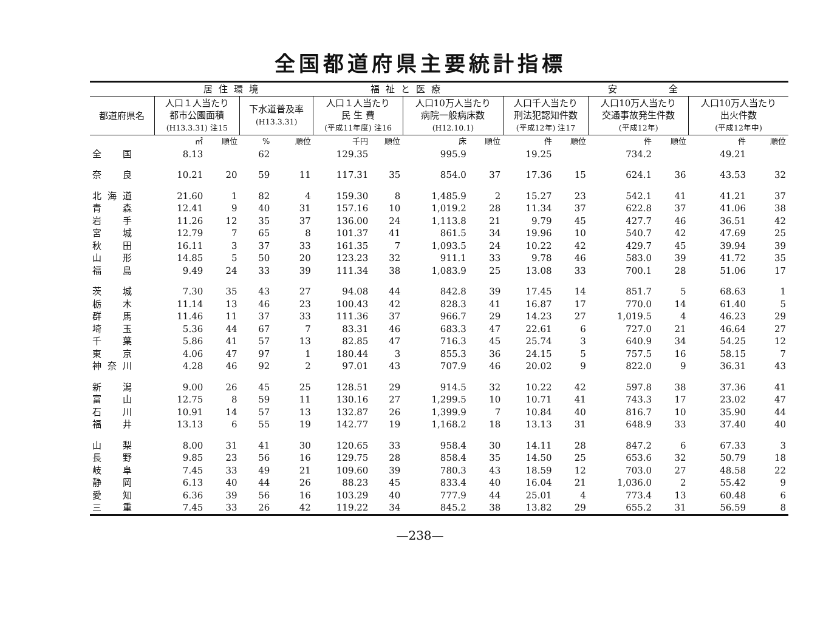全国都道府県主要統計指標
| | 居住環境 | | | | 福祉と医療 | | | | 安 全 | | | | | |
| --- | --- | --- | --- | --- | --- | --- | --- | --- | --- | --- | --- | --- | --- | --- |
| 都道府県名 | 人口１人当たり 都市公園面積 (H13.3.31) 注15 | | 下水道普及率 (H13.3.31) | | 人口１人当たり 民 生 費 (平成11年度) 注16 | | 人口10万人当たり 病院一般病床数 (H12.10.1) | | 人口千人当たり 刑法犯認知件数 (平成12年) 注17 | | 人口10万人当たり 交通事故発生件数 (平成12年) | | 人口10万人当たり 出火件数 (平成12年中) | |
| | ㎡ | 順位 | % | 順位 | 千円 | 順位 | 床 | 順位 | 件 | 順位 | 件 | 順位 | 件 | 順位 |
| 全 国 | 8.13 | | 62 | | 129.35 | | 995.9 | | 19.25 | | 734.2 | | 49.21 | |
| 奈 良 | 10.21 | 20 | 59 | 11 | 117.31 | 35 | 854.0 | 37 | 17.36 | 15 | 624.1 | 36 | 43.53 | 32 |
| 北海道 | 21.60 | 1 | 82 | 4 | 159.30 | 8 | 1,485.9 | 2 | 15.27 | 23 | 542.1 | 41 | 41.21 | 37 |
| 青 森 | 12.41 | 9 | 40 | 31 | 157.16 | 10 | 1,019.2 | 28 | 11.34 | 37 | 622.8 | 37 | 41.06 | 38 |
| 岩 手 | 11.26 | 12 | 35 | 37 | 136.00 | 24 | 1,113.8 | 21 | 9.79 | 45 | 427.7 | 46 | 36.51 | 42 |
| 宮 城 | 12.79 | 7 | 65 | 8 | 101.37 | 41 | 861.5 | 34 | 19.96 | 10 | 540.7 | 42 | 47.69 | 25 |
| 秋 田 | 16.11 | 3 | 37 | 33 | 161.35 | 7 | 1,093.5 | 24 | 10.22 | 42 | 429.7 | 45 | 39.94 | 39 |
| 山 形 | 14.85 | 5 | 50 | 20 | 123.23 | 32 | 911.1 | 33 | 9.78 | 46 | 583.0 | 39 | 41.72 | 35 |
| 福 島 | 9.49 | 24 | 33 | 39 | 111.34 | 38 | 1,083.9 | 25 | 13.08 | 33 | 700.1 | 28 | 51.06 | 17 |
| 茨 城 | 7.30 | 35 | 43 | 27 | 94.08 | 44 | 842.8 | 39 | 17.45 | 14 | 851.7 | 5 | 68.63 | 1 |
| 栃 木 | 11.14 | 13 | 46 | 23 | 100.43 | 42 | 828.3 | 41 | 16.87 | 17 | 770.0 | 14 | 61.40 | 5 |
| 群 馬 | 11.46 | 11 | 37 | 33 | 111.36 | 37 | 966.7 | 29 | 14.23 | 27 | 1,019.5 | 4 | 46.23 | 29 |
| 埼 玉 | 5.36 | 44 | 67 | 7 | 83.31 | 46 | 683.3 | 47 | 22.61 | 6 | 727.0 | 21 | 46.64 | 27 |
| 千 葉 | 5.86 | 41 | 57 | 13 | 82.85 | 47 | 716.3 | 45 | 25.74 | 3 | 640.9 | 34 | 54.25 | 12 |
| 東 京 | 4.06 | 47 | 97 | 1 | 180.44 | 3 | 855.3 | 36 | 24.15 | 5 | 757.5 | 16 | 58.15 | 7 |
| 神奈川 | 4.28 | 46 | 92 | 2 | 97.01 | 43 | 707.9 | 46 | 20.02 | 9 | 822.0 | 9 | 36.31 | 43 |
| 新 潟 | 9.00 | 26 | 45 | 25 | 128.51 | 29 | 914.5 | 32 | 10.22 | 42 | 597.8 | 38 | 37.36 | 41 |
| 富 山 | 12.75 | 8 | 59 | 11 | 130.16 | 27 | 1,299.5 | 10 | 10.71 | 41 | 743.3 | 17 | 23.02 | 47 |
| 石 川 | 10.91 | 14 | 57 | 13 | 132.87 | 26 | 1,399.9 | 7 | 10.84 | 40 | 816.7 | 10 | 35.90 | 44 |
| 福 井 | 13.13 | 6 | 55 | 19 | 142.77 | 19 | 1,168.2 | 18 | 13.13 | 31 | 648.9 | 33 | 37.40 | 40 |
| 山 梨 | 8.00 | 31 | 41 | 30 | 120.65 | 33 | 958.4 | 30 | 14.11 | 28 | 847.2 | 6 | 67.33 | 3 |
| 長 野 | 9.85 | 23 | 56 | 16 | 129.75 | 28 | 858.4 | 35 | 14.50 | 25 | 653.6 | 32 | 50.79 | 18 |
| 岐 阜 | 7.45 | 33 | 49 | 21 | 109.60 | 39 | 780.3 | 43 | 18.59 | 12 | 703.0 | 27 | 48.58 | 22 |
| 静 岡 | 6.13 | 40 | 44 | 26 | 88.23 | 45 | 833.4 | 40 | 16.04 | 21 | 1,036.0 | 2 | 55.42 | 9 |
| 愛 知 | 6.36 | 39 | 56 | 16 | 103.29 | 40 | 777.9 | 44 | 25.01 | 4 | 773.4 | 13 | 60.48 | 6 |
| 三 重 | 7.45 | 33 | 26 | 42 | 119.22 | 34 | 845.2 | 38 | 13.82 | 29 | 655.2 | 31 | 56.59 | 8 |
—238—